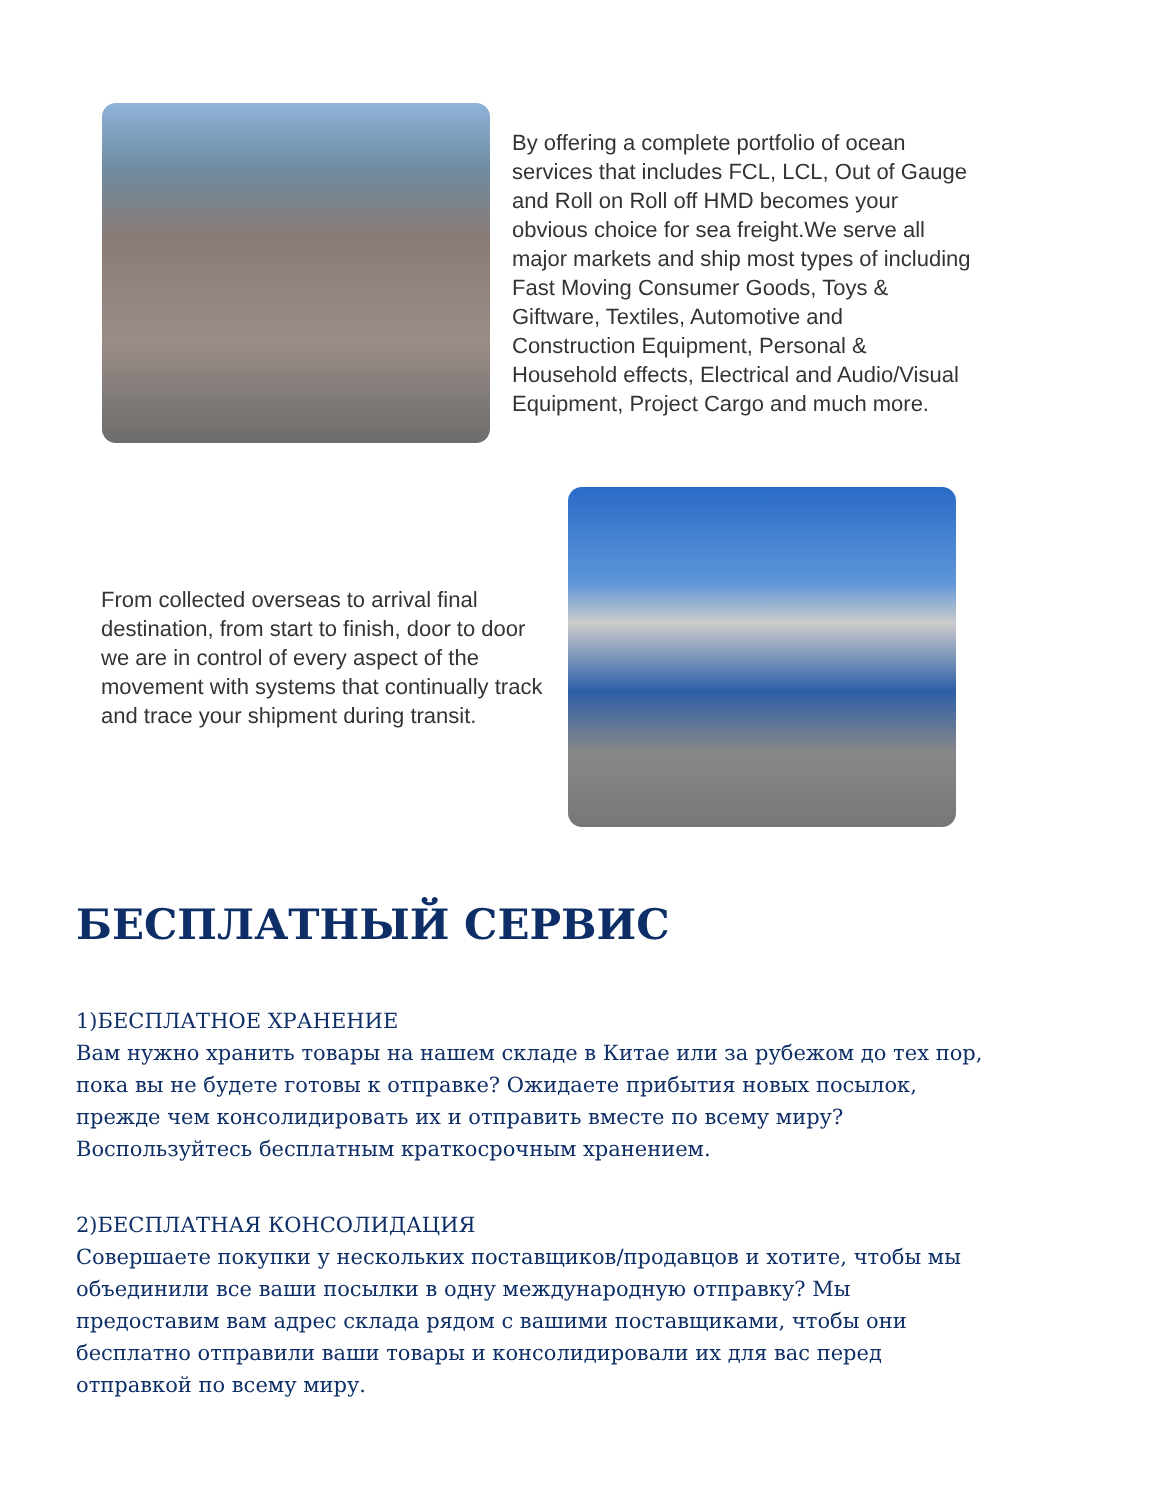By offering a complete portfolio of ocean services that includes FCL, LCL, Out of Gauge and Roll on Roll off HMD becomes your obvious choice for sea freight.We serve all major markets and ship most types of including Fast Moving Consumer Goods, Toys & Giftware, Textiles, Automotive and Construction Equipment, Personal & Household effects, Electrical and Audio/Visual Equipment, Project Cargo and much more.
From collected overseas to arrival final destination, from start to finish, door to door we are in control of every aspect of the movement with systems that continually track and trace your shipment during transit.
БЕСПЛАТНЫЙ СЕРВИС
1)БЕСПЛАТНОЕ ХРАНЕНИЕ
Вам нужно хранить товары на нашем складе в Китае или за рубежом до тех пор, пока вы не будете готовы к отправке? Ожидаете прибытия новых посылок, прежде чем консолидировать их и отправить вместе по всему миру? Воспользуйтесь бесплатным краткосрочным хранением.
2)БЕСПЛАТНАЯ КОНСОЛИДАЦИЯ
Совершаете покупки у нескольких поставщиков/продавцов и хотите, чтобы мы объединили все ваши посылки в одну международную отправку? Мы предоставим вам адрес склада рядом с вашими поставщиками, чтобы они бесплатно отправили ваши товары и консолидировали их для вас перед отправкой по всему миру.